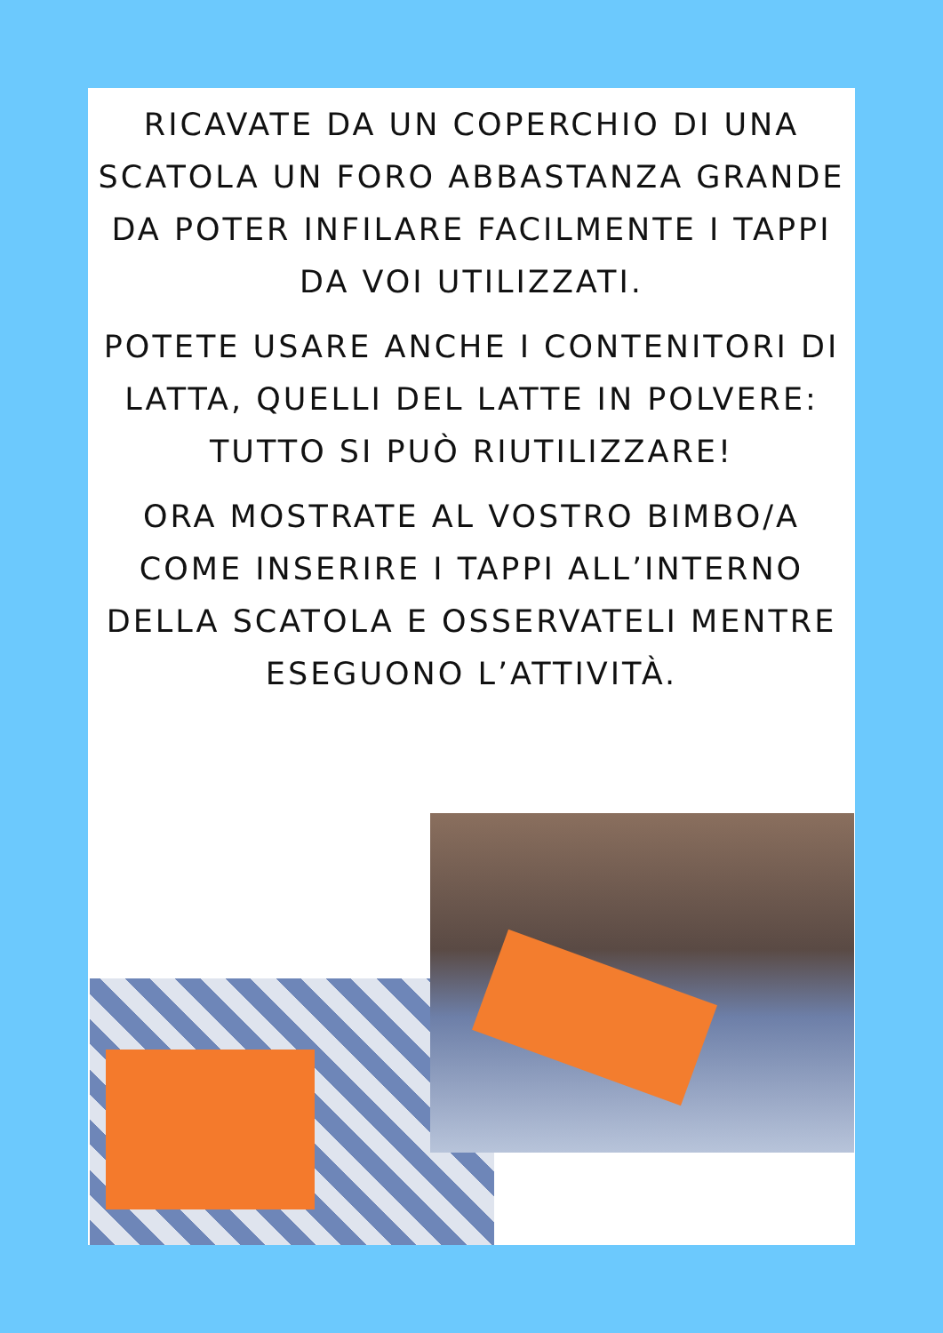RICAVATE DA UN COPERCHIO DI UNA SCATOLA UN FORO ABBASTANZA GRANDE DA POTER INFILARE FACILMENTE I TAPPI DA VOI UTILIZZATI.
POTETE USARE ANCHE I CONTENITORI DI LATTA, QUELLI DEL LATTE IN POLVERE: TUTTO SI PUÒ RIUTILIZZARE!
ORA MOSTRATE AL VOSTRO BIMBO/A COME INSERIRE I TAPPI ALL’INTERNO DELLA SCATOLA E OSSERVATELI MENTRE ESEGUONO L’ATTIVITÀ.